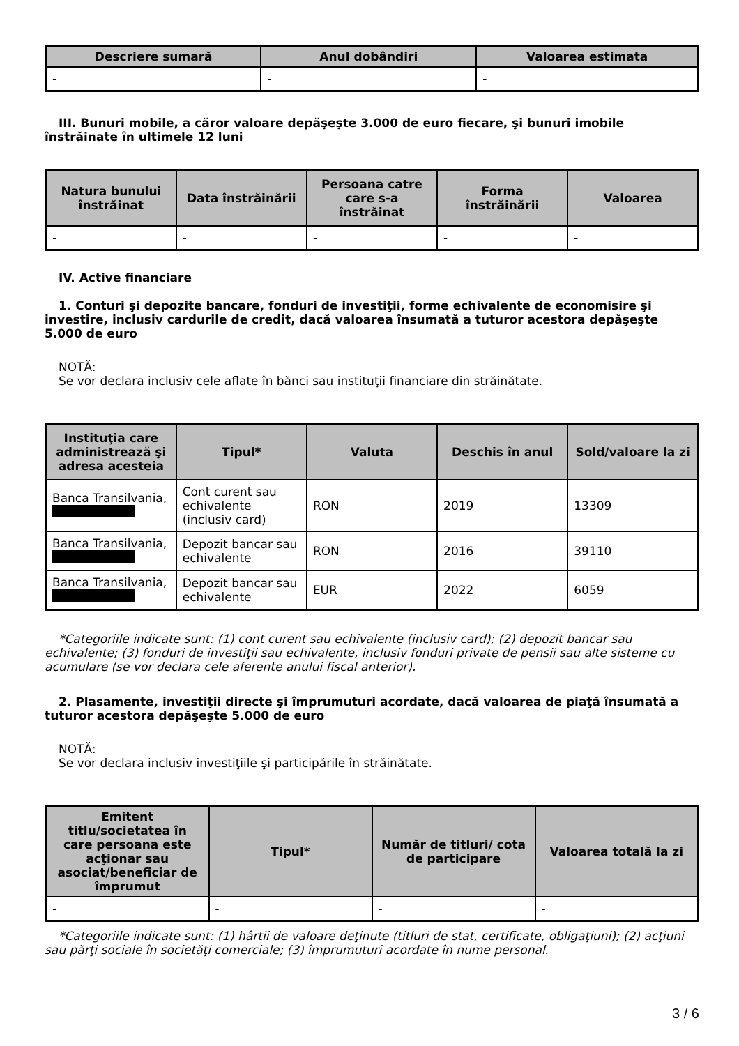| Descriere sumară | Anul dobândiri | Valoarea estimata |
| --- | --- | --- |
| - | - | - |
III. Bunuri mobile, a căror valoare depăşeşte 3.000 de euro fiecare, şi bunuri imobile înstrăinate în ultimele 12 luni
| Natura bunului înstrăinat | Data înstrăinării | Persoana catre care s-a înstrăinat | Forma înstrăinării | Valoarea |
| --- | --- | --- | --- | --- |
| - | - | - | - | - |
IV. Active financiare
1. Conturi şi depozite bancare, fonduri de investiţii, forme echivalente de economisire şi investire, inclusiv cardurile de credit, dacă valoarea însumată a tuturor acestora depăşeşte 5.000 de euro
NOTĂ:
Se vor declara inclusiv cele aflate în bănci sau instituţii financiare din străinătate.
| Instituţia care administrează şi adresa acesteia | Tipul* | Valuta | Deschis în anul | Sold/valoare la zi |
| --- | --- | --- | --- | --- |
| Banca Transilvania, | Cont curent sau echivalente (inclusiv card) | RON | 2019 | 13309 |
| Banca Transilvania, | Depozit bancar sau echivalente | RON | 2016 | 39110 |
| Banca Transilvania, | Depozit bancar sau echivalente | EUR | 2022 | 6059 |
*Categoriile indicate sunt: (1) cont curent sau echivalente (inclusiv card); (2) depozit bancar sau echivalente; (3) fonduri de investiţii sau echivalente, inclusiv fonduri private de pensii sau alte sisteme cu acumulare (se vor declara cele aferente anului fiscal anterior).
2. Plasamente, investiţii directe şi împrumuturi acordate, dacă valoarea de piaţă însumată a tuturor acestora depăşeşte 5.000 de euro
NOTĂ:
Se vor declara inclusiv investiţiile şi participările în străinătate.
| Emitent titlu/societatea în care persoana este acţionar sau asociat/beneficiar de împrumut | Tipul* | Număr de titluri/ cota de participare | Valoarea totală la zi |
| --- | --- | --- | --- |
| - | - | - | - |
*Categoriile indicate sunt: (1) hârtii de valoare deţinute (titluri de stat, certificate, obligaţiuni); (2) acţiuni sau părţi sociale în societăţi comerciale; (3) împrumuturi acordate în nume personal.
3 / 6